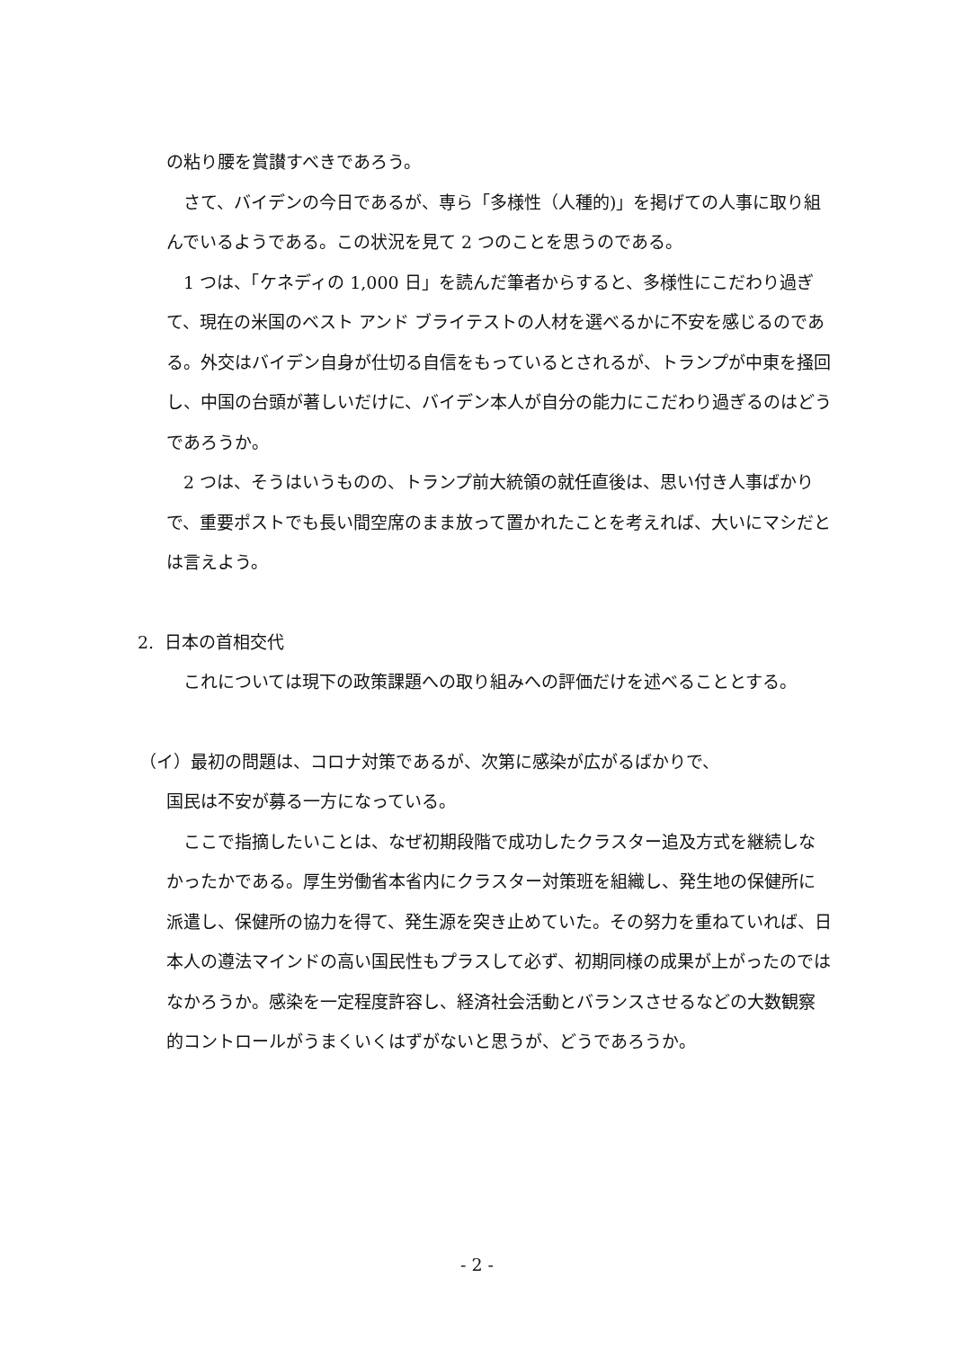の粘り腰を賞讃すべきであろう。
さて、バイデンの今日であるが、専ら「多様性（人種的)」を掲げての人事に取り組んでいるようである。この状況を見て 2 つのことを思うのである。
1 つは、「ケネディの 1,000 日」を読んだ筆者からすると、多様性にこだわり過ぎて、現在の米国のベスト アンド ブライテストの人材を選べるかに不安を感じるのである。外交はバイデン自身が仕切る自信をもっているとされるが、トランプが中東を掻回し、中国の台頭が著しいだけに、バイデン本人が自分の能力にこだわり過ぎるのはどうであろうか。
2 つは、そうはいうものの、トランプ前大統領の就任直後は、思い付き人事ばかりで、重要ポストでも長い間空席のまま放って置かれたことを考えれば、大いにマシだとは言えよう。
2. 日本の首相交代
これについては現下の政策課題への取り組みへの評価だけを述べることとする。
（イ）最初の問題は、コロナ対策であるが、次第に感染が広がるばかりで、
国民は不安が募る一方になっている。
ここで指摘したいことは、なぜ初期段階で成功したクラスター追及方式を継続しなかったかである。厚生労働省本省内にクラスター対策班を組織し、発生地の保健所に派遣し、保健所の協力を得て、発生源を突き止めていた。その努力を重ねていれば、日本人の遵法マインドの高い国民性もプラスして必ず、初期同様の成果が上がったのではなかろうか。感染を一定程度許容し、経済社会活動とバランスさせるなどの大数観察的コントロールがうまくいくはずがないと思うが、どうであろうか。
- 2 -